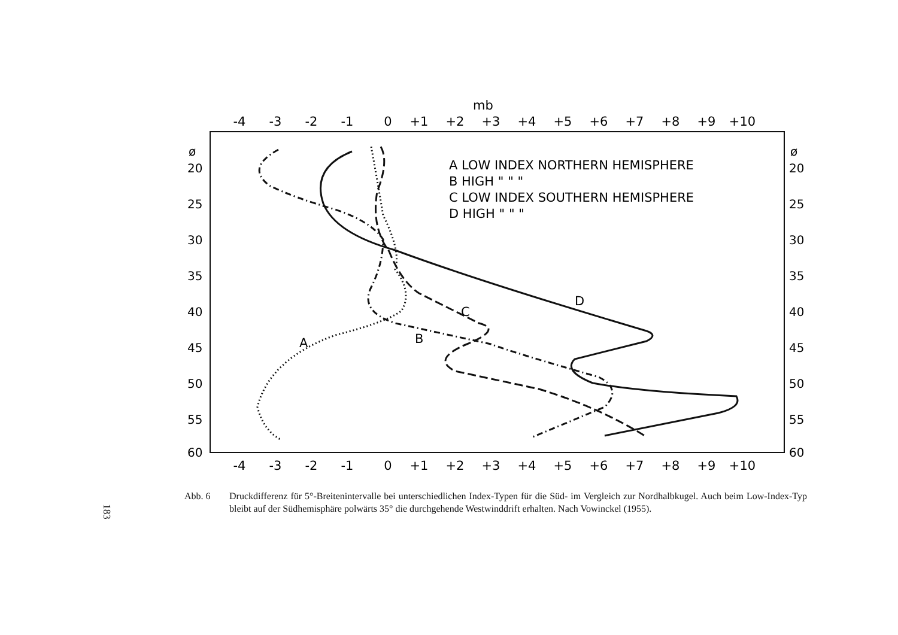mb
-4
-3
-2
-1
0
+1
+2
+3
+4
+5
+6
+7
+8
+9
+10
-4
-3
-2
-1
0
+1
+2
+3
+4
+5
+6
+7
+8
+9
+10
ø
20
25
30
35
40
45
50
55
60
ø
20
25
30
35
40
45
50
55
60
A LOW INDEX NORTHERN HEMISPHERE
B HIGH " " "
C LOW INDEX SOUTHERN HEMISPHERE
D HIGH " " "
D
C
B
A
Abb. 6 Druckdifferenz für 5°-Breitenintervalle bei unterschiedlichen Index-Typen für die Süd- im Vergleich zur Nordhalbkugel. Auch beim Low-Index-Typ bleibt auf der Südhemisphäre polwärts 35° die durchgehende Westwinddrift erhalten. Nach Vowinckel (1955).
183